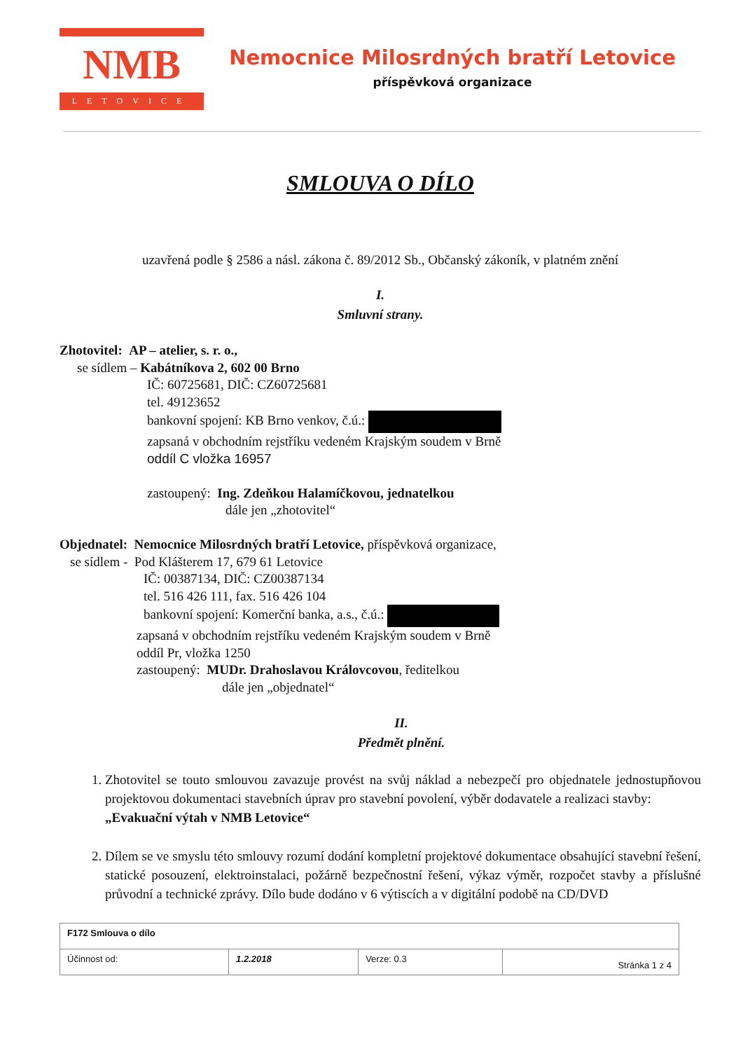NMB
LETOVICE
Nemocnice Milosrdných bratří Letovice
příspěvková organizace
SMLOUVA O DÍLO
uzavřená podle § 2586 a násl. zákona č. 89/2012 Sb., Občanský zákoník, v platném znění
I.
Smluvní strany.
Zhotovitel: AP – atelier, s. r. o.,
se sídlem – Kabátníkova 2, 602 00 Brno
IČ: 60725681, DIČ: CZ60725681
tel. 49123652
bankovní spojení: KB Brno venkov, č.ú.:
zapsaná v obchodním rejstříku vedeném Krajským soudem v Brně
oddíl C vložka 16957
zastoupený: Ing. Zdeňkou Halamíčkovou, jednatelkou
dále jen „zhotovitel“
Objednatel: Nemocnice Milosrdných bratří Letovice, příspěvková organizace,
se sídlem - Pod Klášterem 17, 679 61 Letovice
IČ: 00387134, DIČ: CZ00387134
tel. 516 426 111, fax. 516 426 104
bankovní spojení: Komerční banka, a.s., č.ú.:
zapsaná v obchodním rejstříku vedeném Krajským soudem v Brně
oddíl Pr, vložka 1250
zastoupený: MUDr. Drahoslavou Královcovou, ředitelkou
dále jen „objednatel“
II.
Předmět plnění.
1. Zhotovitel se touto smlouvou zavazuje provést na svůj náklad a nebezpečí pro objednatele jednostupňovou projektovou dokumentaci stavebních úprav pro stavební povolení, výběr dodavatele a realizaci stavby:
„Evakuační výtah v NMB Letovice“
2. Dílem se ve smyslu této smlouvy rozumí dodání kompletní projektové dokumentace obsahující stavební řešení, statické posouzení, elektroinstalaci, požárně bezpečnostní řešení, výkaz výměr, rozpočet stavby a příslušné průvodní a technické zprávy. Dílo bude dodáno v 6 výtiscích a v digitální podobě na CD/DVD
| F172 Smlouva o dílo | | | |
| Účinnost od: | 1.2.2018 | Verze: 0.3 | Stránka 1 z 4 |